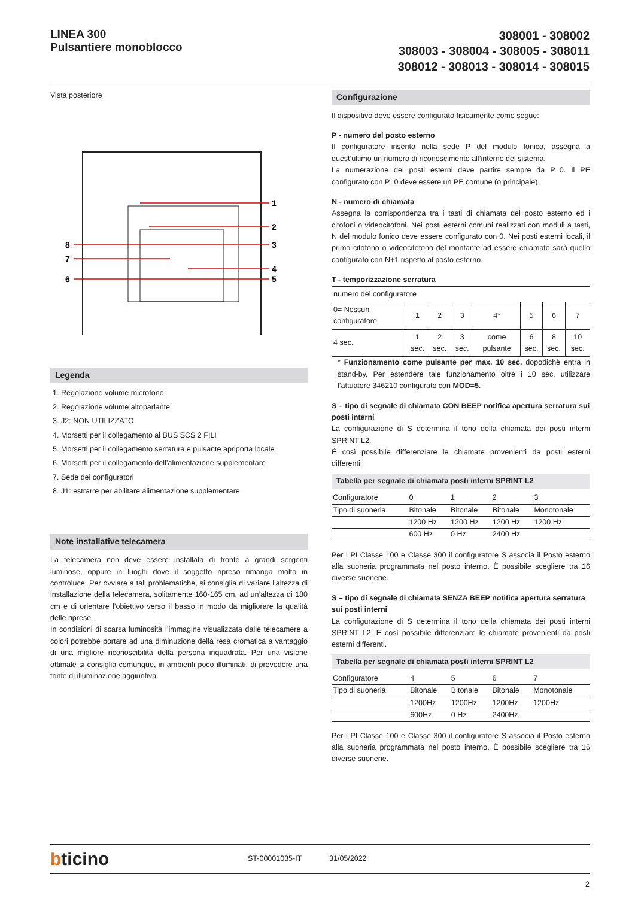LINEA 300
Pulsantiere monoblocco
308001 - 308002
308003 - 308004 - 308005 - 308011
308012 - 308013 - 308014 - 308015
Vista posteriore
1
2
3
4
5
8
7
6
Legenda
1. Regolazione volume microfono
2. Regolazione volume altoparlante
3. J2: NON UTILIZZATO
4. Morsetti per il collegamento al BUS SCS 2 FILI
5. Morsetti per il collegamento serratura e pulsante apriporta locale
6. Morsetti per il collegamento dell’alimentazione supplementare
7. Sede dei configuratori
8. J1: estrarre per abilitare alimentazione supplementare
Note installative telecamera
La telecamera non deve essere installata di fronte a grandi sorgenti luminose, oppure in luoghi dove il soggetto ripreso rimanga molto in controluce. Per ovviare a tali problematiche, si consiglia di variare l’altezza di installazione della telecamera, solitamente 160-165 cm, ad un’altezza di 180 cm e di orientare l’obiettivo verso il basso in modo da migliorare la qualità delle riprese.
In condizioni di scarsa luminosità l’immagine visualizzata dalle telecamere a colori potrebbe portare ad una diminuzione della resa cromatica a vantaggio di una migliore riconoscibilità della persona inquadrata. Per una visione ottimale si consiglia comunque, in ambienti poco illuminati, di prevedere una fonte di illuminazione aggiuntiva.
Configurazione
Il dispositivo deve essere configurato fisicamente come segue:
P - numero del posto esterno
Il configuratore inserito nella sede P del modulo fonico, assegna a quest’ultimo un numero di riconoscimento all’interno del sistema.
La numerazione dei posti esterni deve partire sempre da P=0. Il PE configurato con P=0 deve essere un PE comune (o principale).
N - numero di chiamata
Assegna la corrispondenza tra i tasti di chiamata del posto esterno ed i citofoni o videocitofoni. Nei posti esterni comuni realizzati con moduli a tasti, N del modulo fonico deve essere configurato con 0. Nei posti esterni locali, il primo citofono o videocitofono del montante ad essere chiamato sarà quello configurato con N+1 rispetto al posto esterno.
T - temporizzazione serratura
| numero del configuratore | | | | | | | |
| 0= Nessun configuratore | 1 | 2 | 3 | 4* | 5 | 6 | 7 |
| 4 sec. | 1 sec. | 2 sec. | 3 sec. | come pulsante | 6 sec. | 8 sec. | 10 sec. |
* Funzionamento come pulsante per max. 10 sec. dopodichè entra in stand-by. Per estendere tale funzionamento oltre i 10 sec. utilizzare l’attuatore 346210 configurato con MOD=5.
S – tipo di segnale di chiamata CON BEEP notifica apertura serratura sui posti interni
La configurazione di S determina il tono della chiamata dei posti interni SPRINT L2.
È così possibile differenziare le chiamate provenienti da posti esterni differenti.
Tabella per segnale di chiamata posti interni SPRINT L2
| Configuratore | 0 | 1 | 2 | 3 |
| Tipo di suoneria | Bitonale | Bitonale | Bitonale | Monotonale |
| | 1200 Hz | 1200 Hz | 1200 Hz | 1200 Hz |
| | 600 Hz | 0 Hz | 2400 Hz | |
Per i PI Classe 100 e Classe 300 il configuratore S associa il Posto esterno alla suoneria programmata nel posto interno. È possibile scegliere tra 16 diverse suonerie.
S – tipo di segnale di chiamata SENZA BEEP notifica apertura serratura sui posti interni
La configurazione di S determina il tono della chiamata dei posti interni SPRINT L2. È così possibile differenziare le chiamate provenienti da posti esterni differenti.
Tabella per segnale di chiamata posti interni SPRINT L2
| Configuratore | 4 | 5 | 6 | 7 |
| Tipo di suoneria | Bitonale | Bitonale | Bitonale | Monotonale |
| | 1200Hz | 1200Hz | 1200Hz | 1200Hz |
| | 600Hz | 0 Hz | 2400Hz | |
Per i PI Classe 100 e Classe 300 il configuratore S associa il Posto esterno alla suoneria programmata nel posto interno. È possibile scegliere tra 16 diverse suonerie.
bticino
ST-00001035-IT 31/05/2022
2